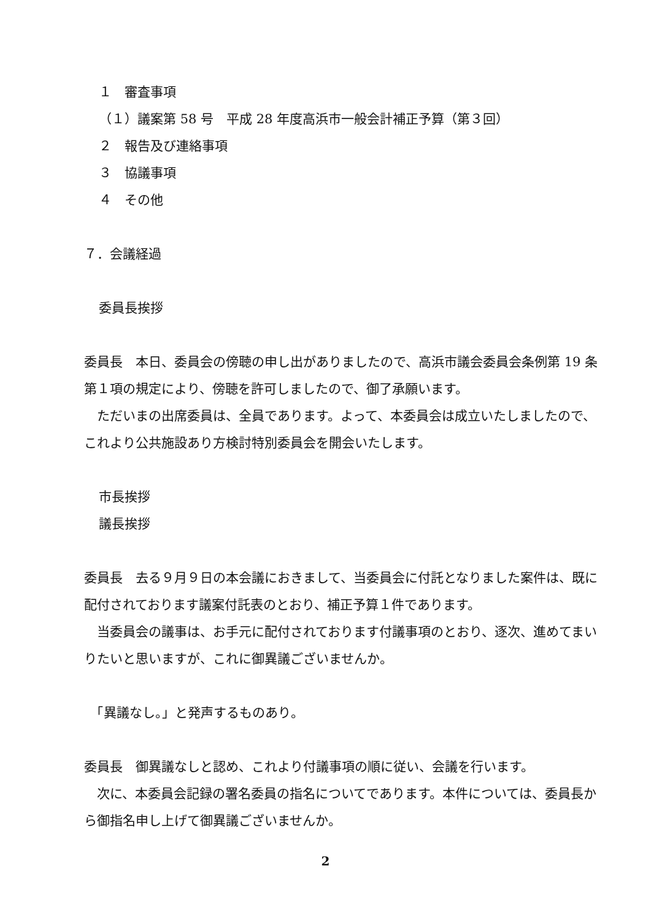１　審査事項
（１）議案第 58 号　平成 28 年度高浜市一般会計補正予算（第３回）
２　報告及び連絡事項
３　協議事項
４　その他
７．会議経過
委員長挨拶
委員長　本日、委員会の傍聴の申し出がありましたので、高浜市議会委員会条例第 19 条第１項の規定により、傍聴を許可しましたので、御了承願います。
　ただいまの出席委員は、全員であります。よって、本委員会は成立いたしましたので、これより公共施設あり方検討特別委員会を開会いたします。
市長挨拶
議長挨拶
委員長　去る９月９日の本会議におきまして、当委員会に付託となりました案件は、既に配付されております議案付託表のとおり、補正予算１件であります。
　当委員会の議事は、お手元に配付されております付議事項のとおり、逐次、進めてまいりたいと思いますが、これに御異議ございませんか。
　「異議なし。」と発声するものあり。
委員長　御異議なしと認め、これより付議事項の順に従い、会議を行います。
　次に、本委員会記録の署名委員の指名についてであります。本件については、委員長から御指名申し上げて御異議ございませんか。
2